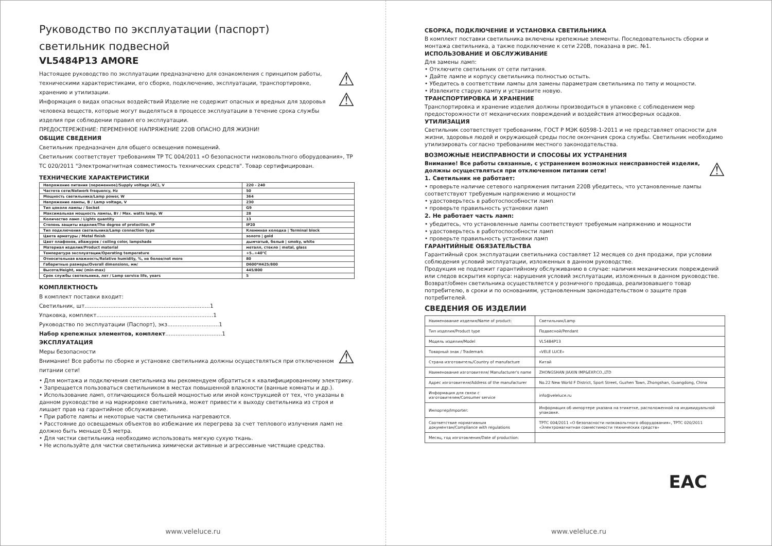Руководство по эксплуатации (паспорт)
светильник подвесной
VL5484P13 AMORE
⚠
⚠
Настоящее руководство по эксплуатации предназначено для ознакомления с принципом работы, техническими характеристиками, его сборке, подключению, эксплуатации, транспортировке, хранению и утилизации.
Информация о видах опасных воздействий Изделие не содержит опасных и вредных для здоровья человека веществ, которые могут выделяться в процессе эксплуатации в течение срока службы изделия при соблюдении правил его эксплуатации.
ПРЕДОСТЕРЕЖЕНИЕ: ПЕРЕМЕННОЕ НАПРЯЖЕНИЕ 220В ОПАСНО ДЛЯ ЖИЗНИ!
ОБЩИЕ СВЕДЕНИЯ
Светильник предназначен для общего освещения помещений.
Светильник соответствует требованиям ТР ТС 004/2011 «О безопасности низковольтного оборудования», ТР ТС 020/2011 "Электромагнитная совместимость технических средств". Товар сертифицирован.
ТЕХНИЧЕСКИЕ ХАРАКТЕРИСТИКИ
| Напряжение питания (переменное)/Supply voltage (AC), V | 220 - 240 |
| Частота сети/Network frequency, Hz | 50 |
| Мощность светильника/Lamp power, W | 364 |
| Напряжение лампы, В / Lamp voltage, V | 230 |
| Тип цоколя лампы / Socket | G9 |
| Максимальная мощность лампы, Вт / Max. watts lamp, W | 28 |
| Количество ламп / Lights quantity | 13 |
| Степень защиты изделия/The degree of protection, IP | IP20 |
| Тип подключения светильника/Lamp connection type | Клеммная колодка / Terminal block |
| Цвета арматуры / Metal finish | золото / gold |
| Цвет плафонов, абажуров / ceiling color, lampshade | дымчатый, белый / smoky, white |
| Материал изделия/Product material | металл, стекло / metal, glass |
| Температура эксплуатации/Operating temperature | +5..+40°C |
| Относительная влажность/Relative humidity, %, не более/not more | 80 |
| Габаритные размеры/Overall dimensions, мм/ | D600*H425/800 |
| Высота/Height, мм/ (min-max) | 445/800 |
| Срок службы светильника, лет / Lamp service life, years | 5 |
КОМПЛЕКТНОСТЬ
В комплект поставки входит:
Светильник, шт.........................................................................1
Упаковка, комплект....................................................................1
Руководство по эксплуатации (Паспорт), экз..............................1
Набор крепежных элементов, комплект.................................1
ЭКСПЛУАТАЦИЯ
⚠
Меры безопасности
Внимание! Все работы по сборке и установке светильника должны осуществляться при отключенном питании сети!
• Для монтажа и подключения светильника мы рекомендуем обратиться к квалифицированному электрику.
• Запрещается пользоваться светильником в местах повышенной влажности (ванные комнаты и др.).
• Использование ламп, отличающихся большей мощностью или иной конструкцией от тех, что указаны в данном руководстве и на маркировке светильника, может привести к выходу светильника из строя и лишает прав на гарантийное обслуживание.
• При работе лампы и некоторые части светильника нагреваются.
• Расстояние до освещаемых объектов во избежание их перегрева за счет теплового излучения ламп не должно быть меньше 0,5 метра.
• Для чистки светильника необходимо использовать мягкую сухую ткань.
• Не используйте для чистки светильника химически активные и агрессивные чистящие средства.
www.veleluce.ru
СБОРКА, ПОДКЛЮЧЕНИЕ И УСТАНОВКА СВЕТИЛЬНИКА
В комплект поставки светильника включены крепежные элементы. Последовательность сборки и монтажа светильника, а также подключение к сети 220В, показана в рис. №1.
ИСПОЛЬЗОВАНИЕ И ОБСЛУЖИВАНИЕ
Для замены ламп:
• Отключите светильник от сети питания.
• Дайте лампе и корпусу светильника полностью остыть.
• Убедитесь в соответствии лампы для замены параметрам светильника по типу и мощности.
• Извлеките старую лампу и установите новую.
ТРАНСПОРТИРОВКА И ХРАНЕНИЕ
Транспортировка и хранение изделия должны производиться в упаковке с соблюдением мер предосторожности от механических повреждений и воздействия атмосферных осадков.
УТИЛИЗАЦИЯ
Светильник соответствует требованиям, ГОСТ Р МЭК 60598-1-2011 и не представляет опасности для жизни, здоровья людей и окружающей среды после окончания срока службы. Светильник необходимо утилизировать согласно требованиям местного законодательства.
ВОЗМОЖНЫЕ НЕИСПРАВНОСТИ И СПОСОБЫ ИХ УСТРАНЕНИЯ
⚠
Внимание! Все работы связанные, с устранением возможных неисправностей изделия, должны осуществляться при отключенном питании сети!
1. Светильник не работает:
• проверьте наличие сетевого напряжения питания 220В убедитесь, что установленные лампы соответствуют требуемым напряжению и мощности
• удостоверьтесь в работоспособности ламп
• проверьте правильность установки ламп
2. Не работает часть ламп:
• убедитесь, что установленные лампы соответствуют требуемым напряжению и мощности
• удостоверьтесь в работоспособности ламп
• проверьте правильность установки ламп
ГАРАНТИЙНЫЕ ОБЯЗАТЕЛЬСТВА
Гарантийный срок эксплуатации светильника составляет 12 месяцев со дня продажи, при условии соблюдения условий эксплуатации, изложенных в данном руководстве.
Продукция не подлежит гарантийному обслуживанию в случае: наличия механических повреждений или следов вскрытия корпуса: нарушения условий эксплуатации, изложенных в данном руководстве.
Возврат/обмен светильника осуществляется у розничного продавца, реализовавшего товар потребителю, в сроки и по основаниям, установленным законодательством о защите прав потребителей.
СВЕДЕНИЯ ОБ ИЗДЕЛИИ
| Наименование изделия/Name of product: | Светильник/Lamp |
| Тип изделия/Product type | Подвесной/Pendant |
| Модель изделия/Model | VL5484P13 |
| Товарный знак / Trademark | «VELE LUCE» |
| Страна изготовитель/Country of manufacture | Китай |
| Наименование изготовителя/ Manufacturer's name | ZHONGSHAN JIAXIN IMP&EXP.CO.,LTD |
| Адрес изготовителя/Address of the manufacturer | No.22 New World F District, Sport Street, Guzhen Town, Zhongshan, Guangdong, China |
| Информация для связи с изготовителем/Consumer service | info@veleluce.ru |
| Импортер/Importer: | Информация об импортере указана на этикетке, расположенной на индивидуальной упаковке. |
| Соответствие нормативным документам/Compliance with regulations | ТРТС 004/2011 «О безопасности низковольтного оборудования», ТРТС 020/2011 «Электромагнитная совместимости технических средств» |
| Месяц, год изготовления/Date of production: | |
EAC
www.veleluce.ru